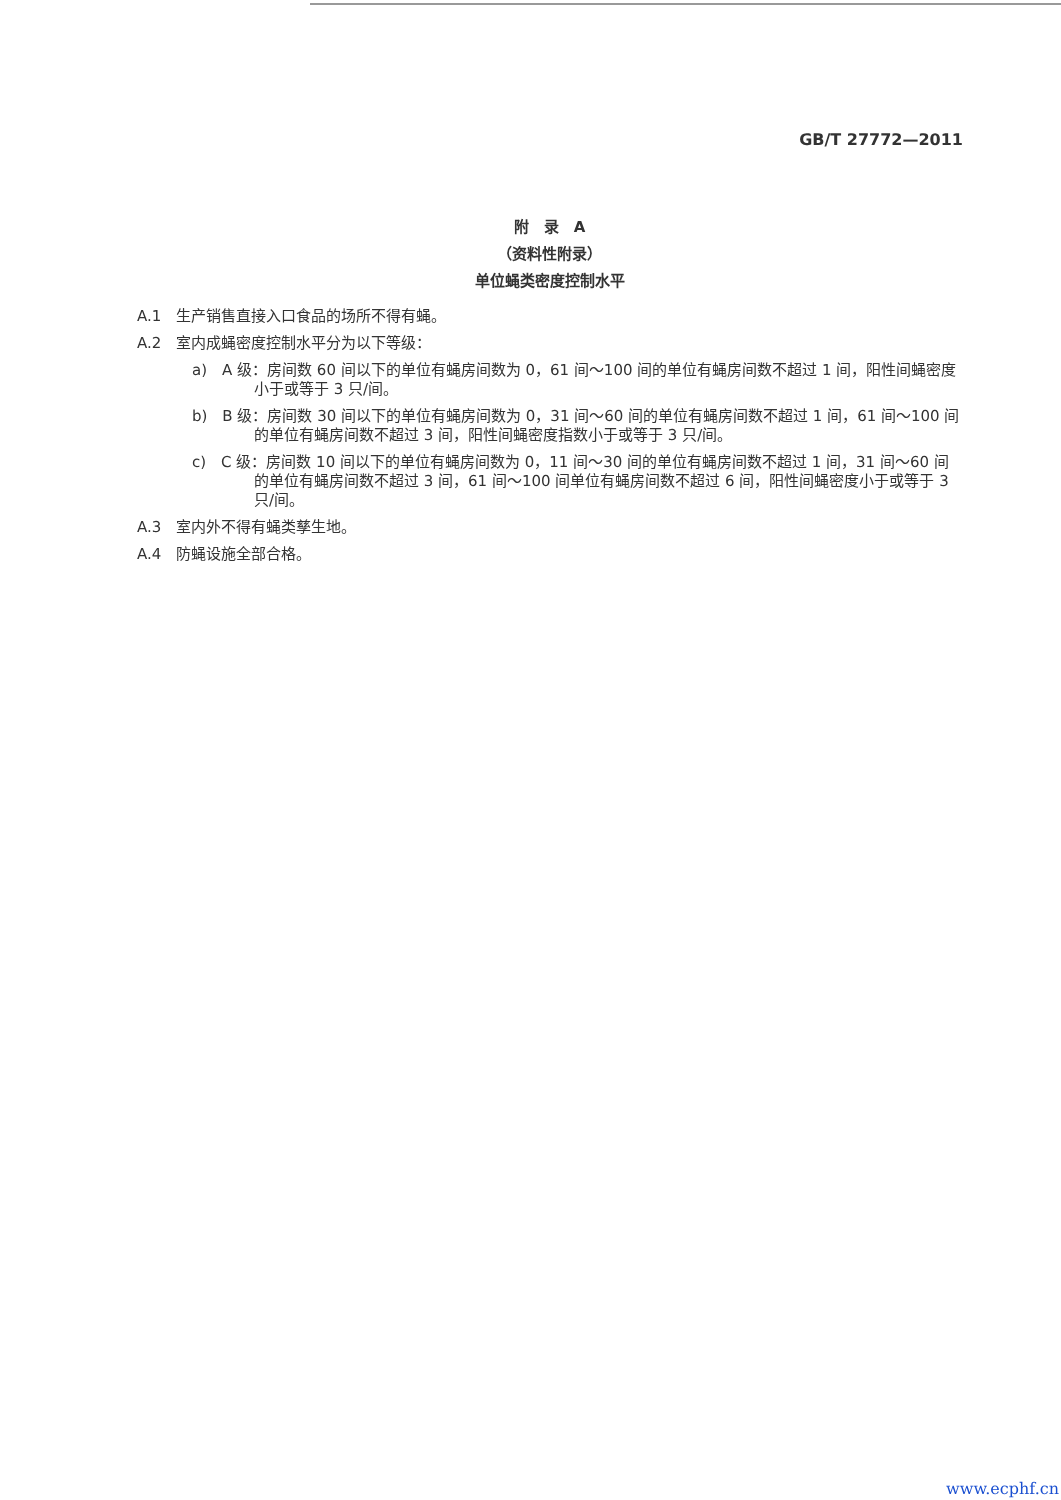GB/T 27772—2011
附　录　A
（资料性附录）
单位蝇类密度控制水平
A.1　生产销售直接入口食品的场所不得有蝇。
A.2　室内成蝇密度控制水平分为以下等级：
a)　A 级：房间数 60 间以下的单位有蝇房间数为 0，61 间～100 间的单位有蝇房间数不超过 1 间，阳性间蝇密度小于或等于 3 只/间。
b)　B 级：房间数 30 间以下的单位有蝇房间数为 0，31 间～60 间的单位有蝇房间数不超过 1 间，61 间～100 间的单位有蝇房间数不超过 3 间，阳性间蝇密度指数小于或等于 3 只/间。
c)　C 级：房间数 10 间以下的单位有蝇房间数为 0，11 间～30 间的单位有蝇房间数不超过 1 间，31 间～60 间的单位有蝇房间数不超过 3 间，61 间～100 间单位有蝇房间数不超过 6 间，阳性间蝇密度小于或等于 3 只/间。
A.3　室内外不得有蝇类孳生地。
A.4　防蝇设施全部合格。
www.ecphf.cn